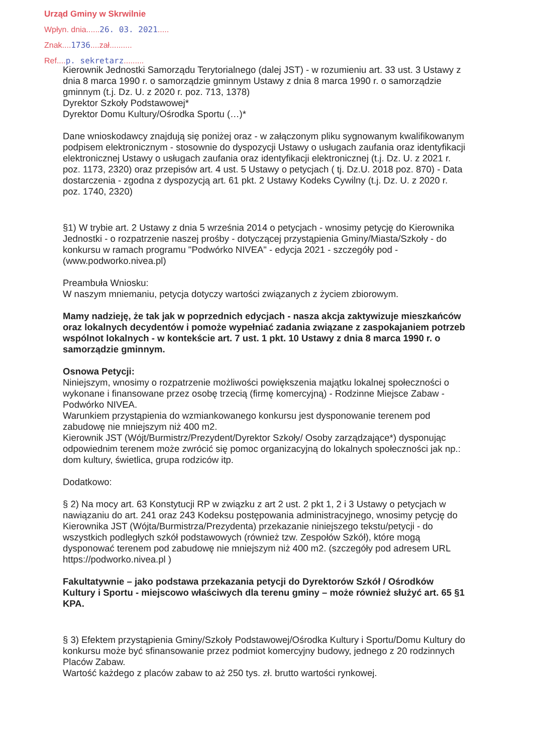Urząd Gminy w Skrwilnie
Wpłyn. dnia......26. 03. 2021.....
Znak....1736....zał..........
Ref....p. sekretarz.........
Kierownik Jednostki Samorządu Terytorialnego (dalej JST) - w rozumieniu art. 33 ust. 3 Ustawy z dnia 8 marca 1990 r. o samorządzie gminnym Ustawy z dnia 8 marca 1990 r. o samorządzie gminnym (t.j. Dz. U. z 2020 r. poz. 713, 1378)
Dyrektor Szkoły Podstawowej*
Dyrektor Domu Kultury/Ośrodka Sportu (…)*
Dane wnioskodawcy znajdują się poniżej oraz - w załączonym pliku sygnowanym kwalifikowanym podpisem elektronicznym - stosownie do dyspozycji Ustawy o usługach zaufania oraz identyfikacji elektronicznej Ustawy o usługach zaufania oraz identyfikacji elektronicznej (t.j. Dz. U. z 2021 r. poz. 1173, 2320) oraz przepisów art. 4 ust. 5 Ustawy o petycjach ( tj. Dz.U. 2018 poz. 870) - Data dostarczenia - zgodna z dyspozycją art. 61 pkt. 2 Ustawy Kodeks Cywilny (t.j. Dz. U. z 2020 r. poz. 1740, 2320)
§1) W trybie art. 2 Ustawy z dnia 5 września 2014 o petycjach - wnosimy petycję do Kierownika Jednostki - o rozpatrzenie naszej prośby - dotyczącej przystąpienia Gminy/Miasta/Szkoły - do konkursu w ramach programu "Podwórko NIVEA" - edycja 2021 - szczegóły pod - (www.podworko.nivea.pl)
Preambuła Wniosku:
W naszym mniemaniu, petycja dotyczy wartości związanych z życiem zbiorowym.
Mamy nadzieję, że tak jak w poprzednich edycjach - nasza akcja zaktywizuje mieszkańców oraz lokalnych decydentów i pomoże wypełniać zadania związane z zaspokajaniem potrzeb wspólnot lokalnych - w kontekście art. 7 ust. 1 pkt. 10 Ustawy z dnia 8 marca 1990 r. o samorządzie gminnym.
Osnowa Petycji:
Niniejszym, wnosimy o rozpatrzenie możliwości powiększenia majątku lokalnej społeczności o wykonane i finansowane przez osobę trzecią (firmę komercyjną) - Rodzinne Miejsce Zabaw - Podwórko NIVEA.
Warunkiem przystąpienia do wzmiankowanego konkursu jest dysponowanie terenem pod zabudowę nie mniejszym niż 400 m2.
Kierownik JST (Wójt/Burmistrz/Prezydent/Dyrektor Szkoły/ Osoby zarządzające*) dysponując odpowiednim terenem może zwrócić się pomoc organizacyjną do lokalnych społeczności jak np.: dom kultury, świetlica, grupa rodziców itp.
Dodatkowo:
§ 2) Na mocy art. 63 Konstytucji RP w związku z art 2 ust. 2 pkt 1, 2 i 3 Ustawy o petycjach w nawiązaniu do art. 241 oraz 243 Kodeksu postępowania administracyjnego, wnosimy petycję do Kierownika JST (Wójta/Burmistrza/Prezydenta) przekazanie niniejszego tekstu/petycji - do wszystkich podległych szkół podstawowych (również tzw. Zespołów Szkół), które mogą dysponować terenem pod zabudowę nie mniejszym niż 400 m2. (szczegóły pod adresem URL https://podworko.nivea.pl )
Fakultatywnie – jako podstawa przekazania petycji do Dyrektorów Szkół / Ośrodków Kultury i Sportu - miejscowo właściwych dla terenu gminy – może również służyć art. 65 §1 KPA.
§ 3) Efektem przystąpienia Gminy/Szkoły Podstawowej/Ośrodka Kultury i Sportu/Domu Kultury do konkursu może być sfinansowanie przez podmiot komercyjny budowy, jednego z 20 rodzinnych Placów Zabaw.
Wartość każdego z placów zabaw to aż 250 tys. zł. brutto wartości rynkowej.